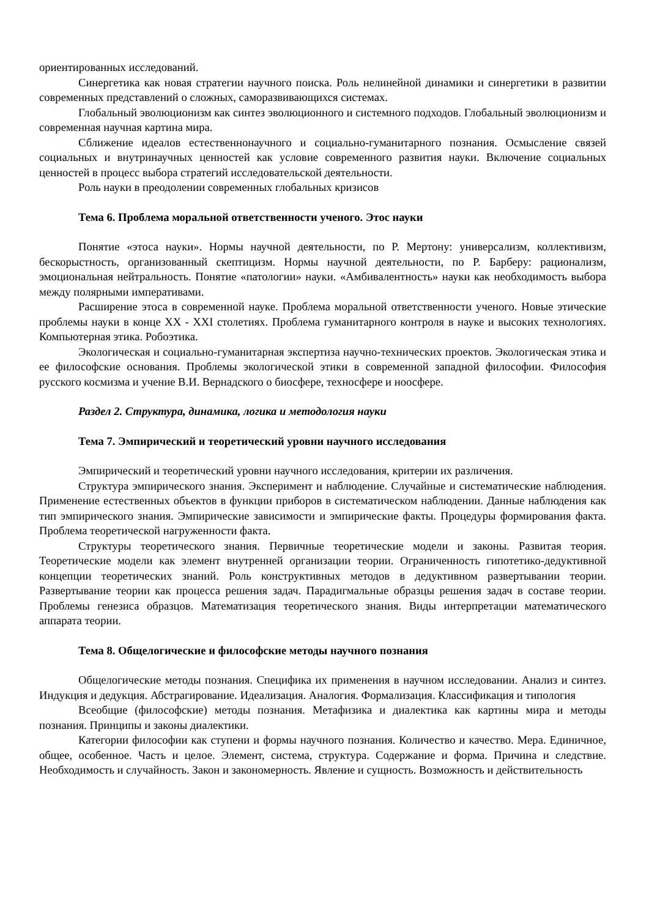ориентированных исследований.
Синергетика как новая стратегии научного поиска. Роль нелинейной динамики и синергетики в развитии современных представлений о сложных, саморазвивающихся системах.
Глобальный эволюционизм как синтез эволюционного и системного подходов. Глобальный эволюционизм и современная научная картина мира.
Сближение идеалов естественнонаучного и социально-гуманитарного познания. Осмысление связей социальных и внутринаучных ценностей как условие современного развития науки. Включение социальных ценностей в процесс выбора стратегий исследовательской деятельности.
Роль науки в преодолении современных глобальных кризисов
Тема 6. Проблема моральной ответственности ученого. Этос науки
Понятие «этоса науки». Нормы научной деятельности, по Р. Мертону: универсализм, коллективизм, бескорыстность, организованный скептицизм. Нормы научной деятельности, по Р. Барберу: рационализм, эмоциональная нейтральность. Понятие «патологии» науки. «Амбивалентность» науки как необходимость выбора между полярными императивами.
Расширение этоса в современной науке. Проблема моральной ответственности ученого. Новые этические проблемы науки в конце XX - XXI столетиях. Проблема гуманитарного контроля в науке и высоких технологиях. Компьютерная этика. Робоэтика.
Экологическая и социально-гуманитарная экспертиза научно-технических проектов. Экологическая этика и ее философские основания. Проблемы экологической этики в современной западной философии. Философия русского космизма и учение В.И. Вернадского о биосфере, техносфере и ноосфере.
Раздел 2. Структура, динамика, логика и методология науки
Тема 7. Эмпирический и теоретический уровни научного исследования
Эмпирический и теоретический уровни научного исследования, критерии их различения.
Структура эмпирического знания. Эксперимент и наблюдение. Случайные и систематические наблюдения. Применение естественных объектов в функции приборов в систематическом наблюдении. Данные наблюдения как тип эмпирического знания. Эмпирические зависимости и эмпирические факты. Процедуры формирования факта. Проблема теоретической нагруженности факта.
Структуры теоретического знания. Первичные теоретические модели и законы. Развитая теория. Теоретические модели как элемент внутренней организации теории. Ограниченность гипотетико-дедуктивной концепции теоретических знаний. Роль конструктивных методов в дедуктивном развертывании теории. Развертывание теории как процесса решения задач. Парадигмальные образцы решения задач в составе теории. Проблемы генезиса образцов. Математизация теоретического знания. Виды интерпретации математического аппарата теории.
Тема 8. Общелогические и философские методы научного познания
Общелогические методы познания. Специфика их применения в научном исследовании. Анализ и синтез. Индукция и дедукция. Абстрагирование. Идеализация. Аналогия. Формализация. Классификация и типология
Всеобщие (философские) методы познания. Метафизика и диалектика как картины мира и методы познания. Принципы и законы диалектики.
Категории философии как ступени и формы научного познания. Количество и качество. Мера. Единичное, общее, особенное. Часть и целое. Элемент, система, структура. Содержание и форма. Причина и следствие. Необходимость и случайность. Закон и закономерность. Явление и сущность. Возможность и действительность